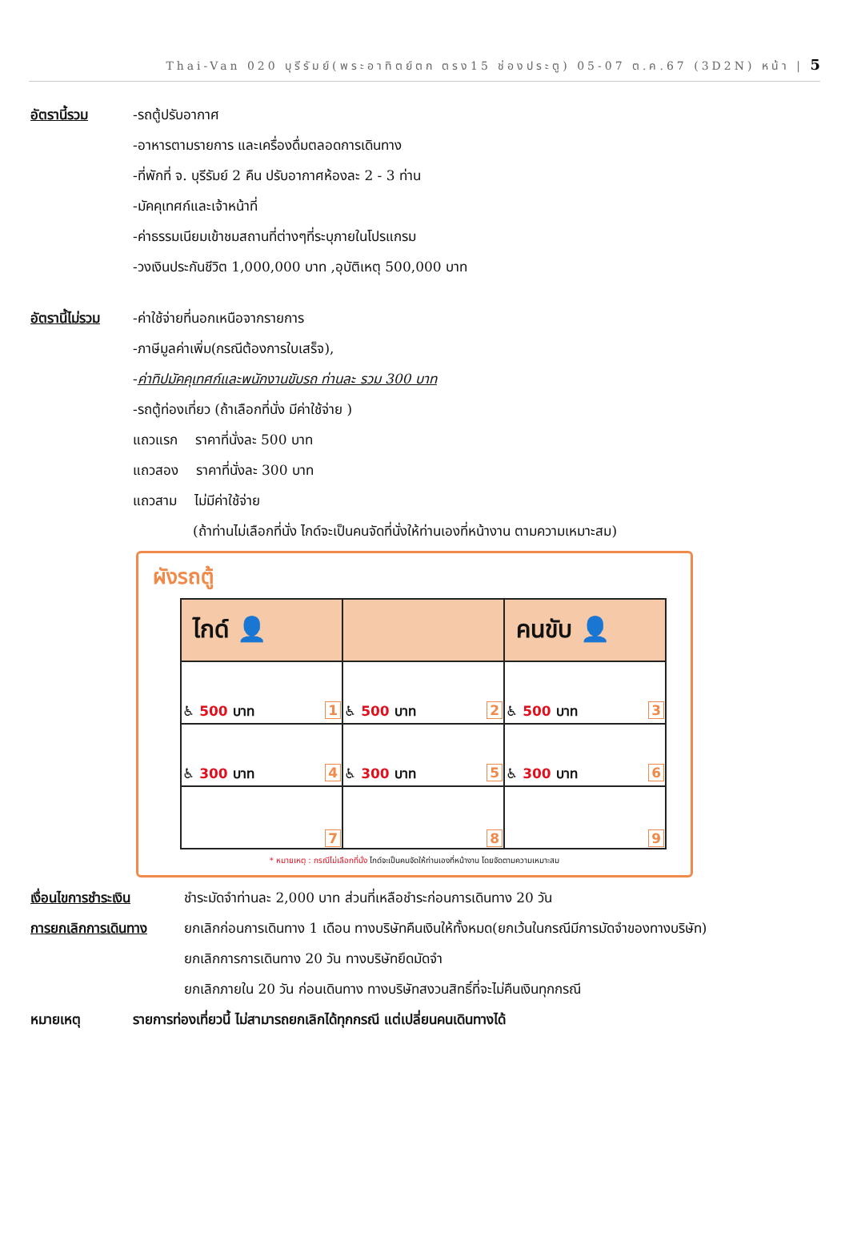Thai-Van 020 บุรีรัมย์(พระอาทิตย์ตก ตรง15 ช่องประตู) 05-07 ต.ค.67 (3D2N) หน้า | 5
อัตรานี้รวม -รถตู้ปรับอากาศ
-อาหารตามรายการ และเครื่องดื่มตลอดการเดินทาง
-ที่พักที่ จ. บุรีรัมย์ 2 คืน ปรับอากาศห้องละ 2 - 3 ท่าน
-มัคคุเทศก์และเจ้าหน้าที่
-ค่าธรรมเนียมเข้าชมสถานที่ต่างๆที่ระบุภายในโปรแกรม
-วงเงินประกันชีวิต 1,000,000 บาท ,อุบัติเหตุ 500,000 บาท
อัตรานี้ไม่รวม
-ค่าใช้จ่ายที่นอกเหนือจากรายการ
-ภาษีมูลค่าเพิ่ม(กรณีต้องการใบเสร็จ),
-ค่าทิปมัคคุเทศก์และพนักงานขับรถ ท่านละ รวม 300 บาท
-รถตู้ท่องเที่ยว (ถ้าเลือกที่นั่ง มีค่าใช้จ่าย )
แถวแรก ราคาที่นั่งละ 500 บาท
แถวสอง ราคาที่นั่งละ 300 บาท
แถวสาม ไม่มีค่าใช้จ่าย
(ถ้าท่านไม่เลือกที่นั่ง ไกด์จะเป็นคนจัดที่นั่งให้ท่านเองที่หน้างาน ตามความเหมาะสม)
ผังรถตู้
| ไกด์ 👤 | | คนขับ 👤 |
| ♿ 500 บาท 1 | ♿ 500 บาท 2 | ♿ 500 บาท 3 |
| ♿ 300 บาท 4 | ♿ 300 บาท 5 | ♿ 300 บาท 6 |
| 7 | 8 | 9 |
* หมายเหตุ : กรณีไม่เลือกที่นั่ง ไกด์จะเป็นคนจัดให้ท่านเองที่หน้างาน โดยจัดตามความเหมาะสม
เงื่อนไขการชำระเงิน
ชำระมัดจำท่านละ 2,000 บาท ส่วนที่เหลือชำระก่อนการเดินทาง 20 วัน
การยกเลิกการเดินทาง
ยกเลิกก่อนการเดินทาง 1 เดือน ทางบริษัทคืนเงินให้ทั้งหมด(ยกเว้นในกรณีมีการมัดจำของทางบริษัท)
ยกเลิกการการเดินทาง 20 วัน ทางบริษัทยึดมัดจำ
ยกเลิกภายใน 20 วัน ก่อนเดินทาง ทางบริษัทสงวนสิทธิ์ที่จะไม่คืนเงินทุกกรณี
หมายเหตุ รายการท่องเที่ยวนี้ ไม่สามารถยกเลิกได้ทุกกรณี แต่เปลี่ยนคนเดินทางได้